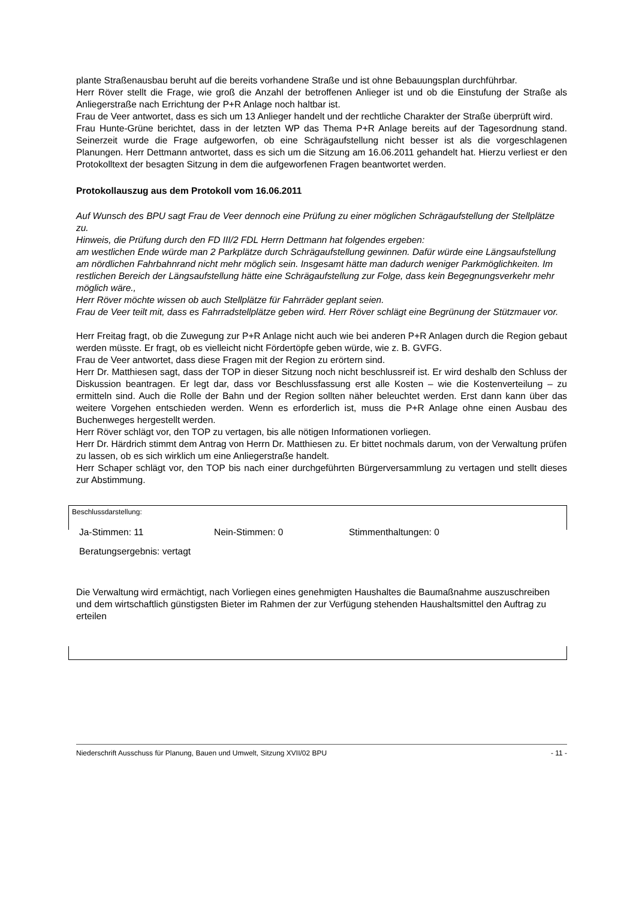plante Straßenausbau beruht auf die bereits vorhandene Straße und ist ohne Bebauungsplan durchführbar.
Herr Röver stellt die Frage, wie groß die Anzahl der betroffenen Anlieger ist und ob die Einstufung der Straße als Anliegerstraße nach Errichtung der P+R Anlage noch haltbar ist.
Frau de Veer antwortet, dass es sich um 13 Anlieger handelt und der rechtliche Charakter der Straße überprüft wird.
Frau Hunte-Grüne berichtet, dass in der letzten WP das Thema P+R Anlage bereits auf der Tagesordnung stand. Seinerzeit wurde die Frage aufgeworfen, ob eine Schrägaufstellung nicht besser ist als die vorgeschlagenen Planungen. Herr Dettmann antwortet, dass es sich um die Sitzung am 16.06.2011 gehandelt hat. Hierzu verliest er den Protokolltext der besagten Sitzung in dem die aufgeworfenen Fragen beantwortet werden.
Protokollauszug aus dem Protokoll vom 16.06.2011
Auf Wunsch des BPU sagt Frau de Veer dennoch eine Prüfung zu einer möglichen Schrägaufstellung der Stellplätze zu.
Hinweis, die Prüfung durch den FD III/2 FDL Herrn Dettmann hat folgendes ergeben:
am westlichen Ende würde man 2 Parkplätze durch Schrägaufstellung gewinnen. Dafür würde eine Längsaufstellung am nördlichen Fahrbahnrand nicht mehr möglich sein. Insgesamt hätte man dadurch weniger Parkmöglichkeiten. Im restlichen Bereich der Längsaufstellung hätte eine Schrägaufstellung zur Folge, dass kein Begegnungsverkehr mehr möglich wäre.,
Herr Röver möchte wissen ob auch Stellplätze für Fahrräder geplant seien.
Frau de Veer teilt mit, dass es Fahrradstellplätze geben wird. Herr Röver schlägt eine Begrünung der Stützmauer vor.
Herr Freitag fragt, ob die Zuwegung zur P+R Anlage nicht auch wie bei anderen P+R Anlagen durch die Region gebaut werden müsste. Er fragt, ob es vielleicht nicht Fördertöpfe geben würde, wie z. B. GVFG.
Frau de Veer antwortet, dass diese Fragen mit der Region zu erörtern sind.
Herr Dr. Matthiesen sagt, dass der TOP in dieser Sitzung noch nicht beschlussreif ist. Er wird deshalb den Schluss der Diskussion beantragen. Er legt dar, dass vor Beschlussfassung erst alle Kosten – wie die Kostenverteilung – zu ermitteln sind. Auch die Rolle der Bahn und der Region sollten näher beleuchtet werden. Erst dann kann über das weitere Vorgehen entschieden werden. Wenn es erforderlich ist, muss die P+R Anlage ohne einen Ausbau des Buchenweges hergestellt werden.
Herr Röver schlägt vor, den TOP zu vertagen, bis alle nötigen Informationen vorliegen.
Herr Dr. Härdrich stimmt dem Antrag von Herrn Dr. Matthiesen zu. Er bittet nochmals darum, von der Verwaltung prüfen zu lassen, ob es sich wirklich um eine Anliegerstraße handelt.
Herr Schaper schlägt vor, den TOP bis nach einer durchgeführten Bürgerversammlung zu vertagen und stellt dieses zur Abstimmung.
Beschlussdarstellung:
Ja-Stimmen: 11 Nein-Stimmen: 0 Stimmenthaltungen: 0
Beratungsergebnis: vertagt
Die Verwaltung wird ermächtigt, nach Vorliegen eines genehmigten Haushaltes die Baumaßnahme auszuschreiben und dem wirtschaftlich günstigsten Bieter im Rahmen der zur Verfügung stehenden Haushaltsmittel den Auftrag zu erteilen
Niederschrift Ausschuss für Planung, Bauen und Umwelt, Sitzung XVII/02 BPU - 11 -